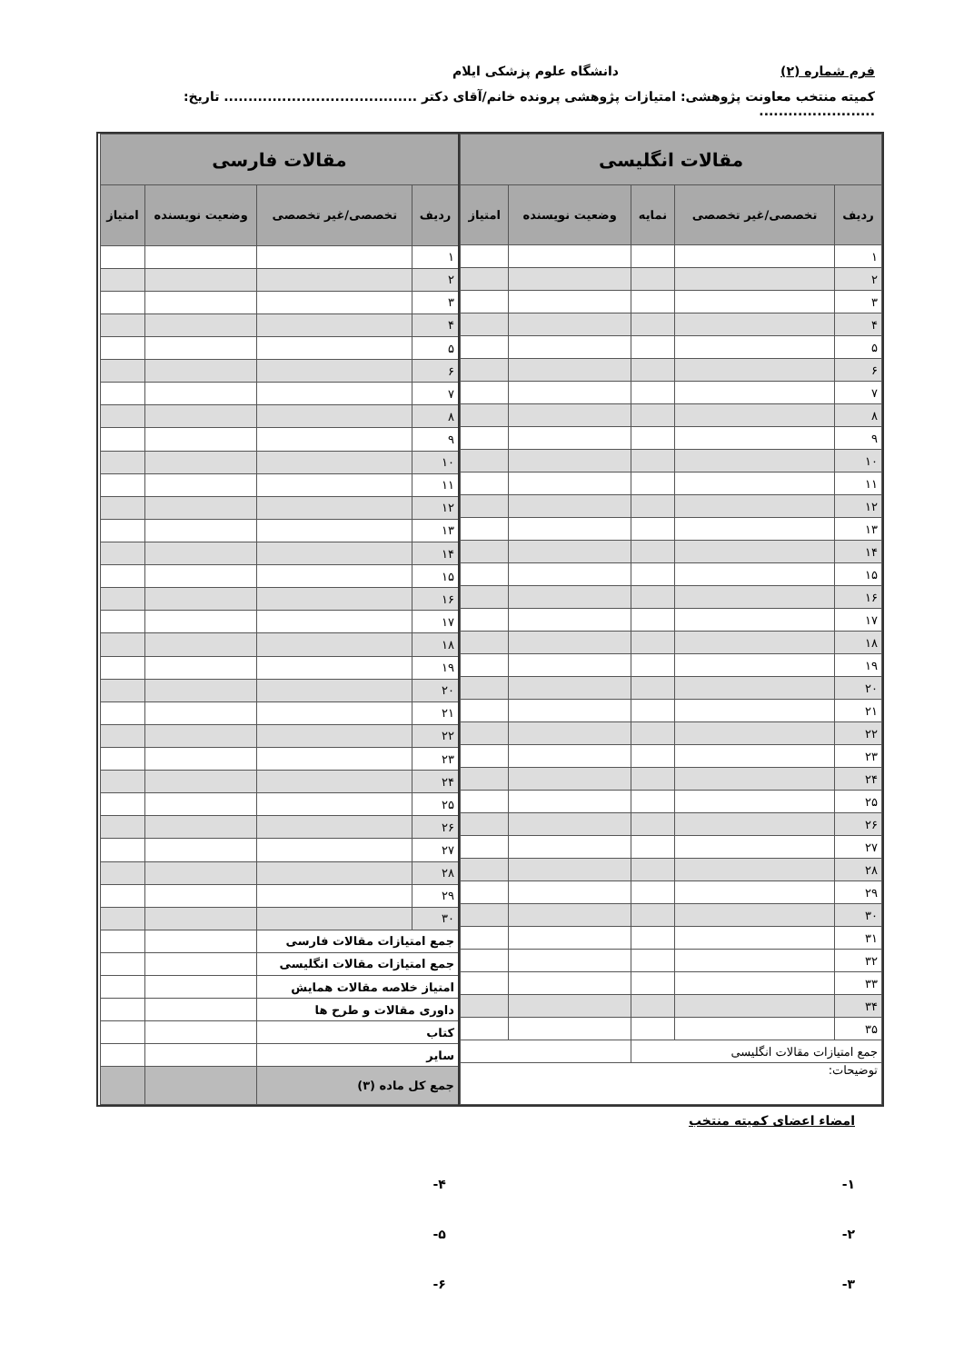فرم شماره (۲) دانشگاه علوم پزشکی ایلام
کمیته منتخب معاونت پژوهشی: امتیازات پژوهشی پرونده خانم/آقای دکتر ........................................ تاریخ: ........................
| مقالات انگلیسی | | | | |
| --- | --- | --- | --- | --- |
| ردیف | تخصصی/غیر تخصصی | نمایه | وضعیت نویسنده | امتیاز |
| ۱ | | | | |
| ۲ | | | | |
| ۳ | | | | |
| ۴ | | | | |
| ۵ | | | | |
| ۶ | | | | |
| ۷ | | | | |
| ۸ | | | | |
| ۹ | | | | |
| ۱۰ | | | | |
| ۱۱ | | | | |
| ۱۲ | | | | |
| ۱۳ | | | | |
| ۱۴ | | | | |
| ۱۵ | | | | |
| ۱۶ | | | | |
| ۱۷ | | | | |
| ۱۸ | | | | |
| ۱۹ | | | | |
| ۲۰ | | | | |
| ۲۱ | | | | |
| ۲۲ | | | | |
| ۲۳ | | | | |
| ۲۴ | | | | |
| ۲۵ | | | | |
| ۲۶ | | | | |
| ۲۷ | | | | |
| ۲۸ | | | | |
| ۲۹ | | | | |
| ۳۰ | | | | |
| ۳۱ | | | | |
| ۳۲ | | | | |
| ۳۳ | | | | |
| ۳۴ | | | | |
| ۳۵ | | | | |
| جمع امتیازات مقالات انگلیسی | | | | |
| توضیحات: | | | | |
| مقالات فارسی | | | |
| --- | --- | --- | --- |
| ردیف | تخصصی/غیر تخصصی | وضعیت نویسنده | امتیاز |
| ۱ | | | |
| ۲ | | | |
| ۳ | | | |
| ۴ | | | |
| ۵ | | | |
| ۶ | | | |
| ۷ | | | |
| ۸ | | | |
| ۹ | | | |
| ۱۰ | | | |
| ۱۱ | | | |
| ۱۲ | | | |
| ۱۳ | | | |
| ۱۴ | | | |
| ۱۵ | | | |
| ۱۶ | | | |
| ۱۷ | | | |
| ۱۸ | | | |
| ۱۹ | | | |
| ۲۰ | | | |
| ۲۱ | | | |
| ۲۲ | | | |
| ۲۳ | | | |
| ۲۴ | | | |
| ۲۵ | | | |
| ۲۶ | | | |
| ۲۷ | | | |
| ۲۸ | | | |
| ۲۹ | | | |
| ۳۰ | | | |
| جمع امتیازات مقالات فارسی | | | |
| جمع امتیازات مقالات انگلیسی | | | |
| امتیاز خلاصه مقالات همایش | | | |
| داوری مقالات و طرح ها | | | |
| کتاب | | | |
| سایر | | | |
| جمع کل ماده (۳) | | | |
امضاء اعضای کمیته منتخب
۱-
۲-
۳-
۴-
۵-
۶-